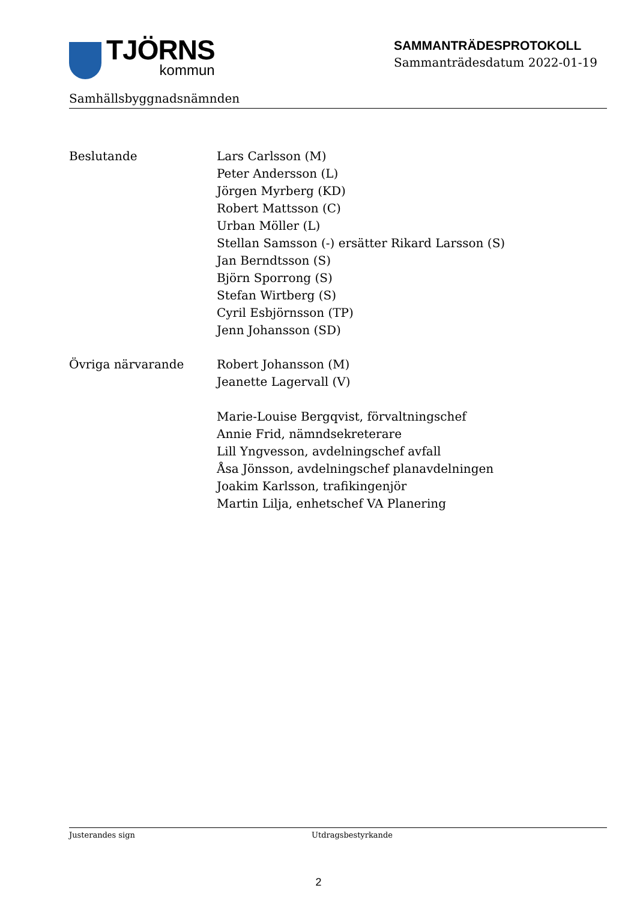TJÖRNS
kommun
SAMMANTRÄDESPROTOKOLL
Sammanträdesdatum 2022-01-19
Samhällsbyggnadsnämnden
Beslutande Lars Carlsson (M)
Peter Andersson (L)
Jörgen Myrberg (KD)
Robert Mattsson (C)
Urban Möller (L)
Stellan Samsson (-) ersätter Rikard Larsson (S)
Jan Berndtsson (S)
Björn Sporrong (S)
Stefan Wirtberg (S)
Cyril Esbjörnsson (TP)
Jenn Johansson (SD)
Övriga närvarande Robert Johansson (M)
Jeanette Lagervall (V)
Marie-Louise Bergqvist, förvaltningschef
Annie Frid, nämndsekreterare
Lill Yngvesson, avdelningschef avfall
Åsa Jönsson, avdelningschef planavdelningen
Joakim Karlsson, trafikingenjör
Martin Lilja, enhetschef VA Planering
Justerandes sign Utdragsbestyrkande
2